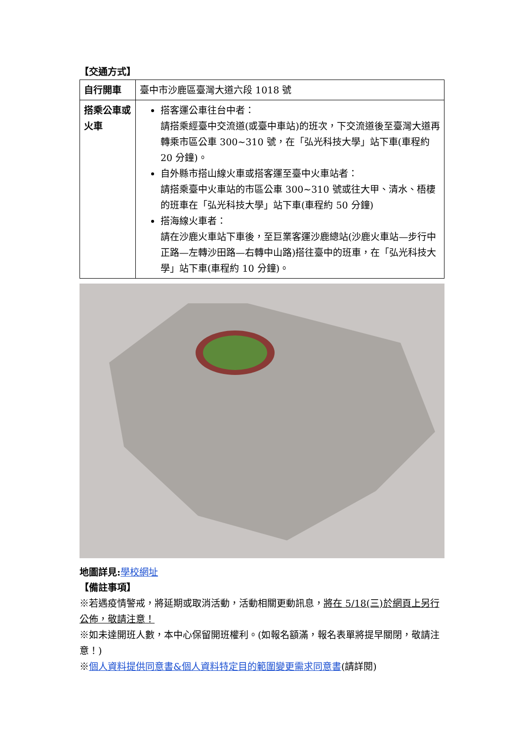【交通方式】
| 自行開車 | 臺中市沙鹿區臺灣大道六段 1018 號 |
| 搭乘公車或火車 | 搭客運公車往台中者： 請搭乘經臺中交流道(或臺中車站)的班次，下交流道後至臺灣大道再轉乘市區公車 300~310 號，在「弘光科技大學」站下車(車程約 20 分鐘)。 自外縣市搭山線火車或搭客運至臺中火車站者： 請搭乘臺中火車站的市區公車 300~310 號或往大甲、清水、梧棲的班車在「弘光科技大學」站下車(車程約 50 分鐘) 搭海線火車者： 請在沙鹿火車站下車後，至巨業客運沙鹿總站(沙鹿火車站—步行中正路—左轉沙田路—右轉中山路)搭往臺中的班車，在「弘光科技大學」站下車(車程約 10 分鐘)。 |
地圖詳見: 學校網址
【備註事項】
※若遇疫情警戒，將延期或取消活動，活動相關更動訊息，將在 5/18(三)於網頁上另行公佈，敬請注意！
※如未達開班人數，本中心保留開班權利。(如報名額滿，報名表單將提早關閉，敬請注意！)
※個人資料提供同意書&個人資料特定目的範圍變更需求同意書(請詳閱)